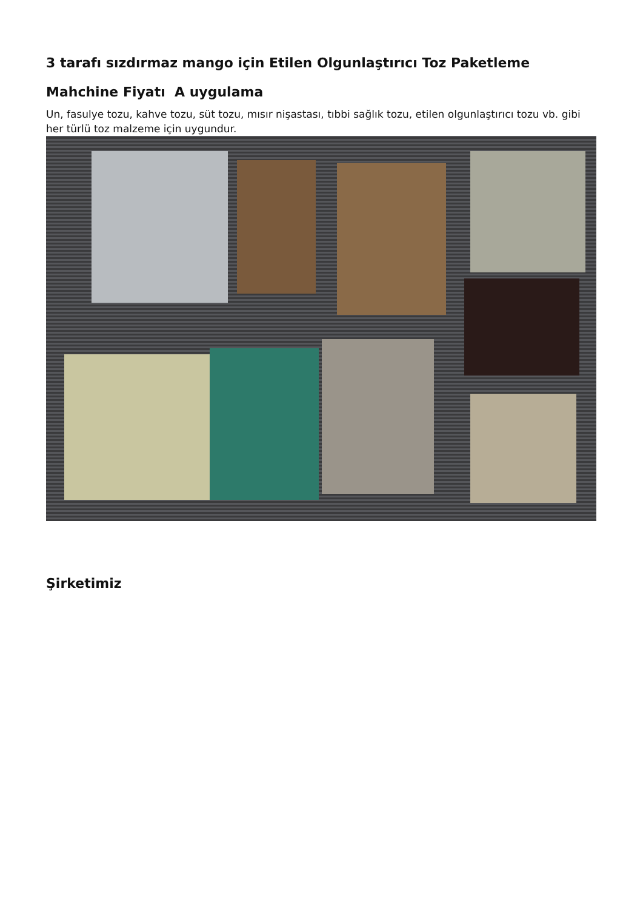3 tarafı sızdırmaz mango için Etilen Olgunlaştırıcı Toz Paketleme
Mahchine Fiyatı A uygulama
Un, fasulye tozu, kahve tozu, süt tozu, mısır nişastası, tıbbi sağlık tozu, etilen olgunlaştırıcı tozu vb. gibi her türlü toz malzeme için uygundur.
Şirketimiz